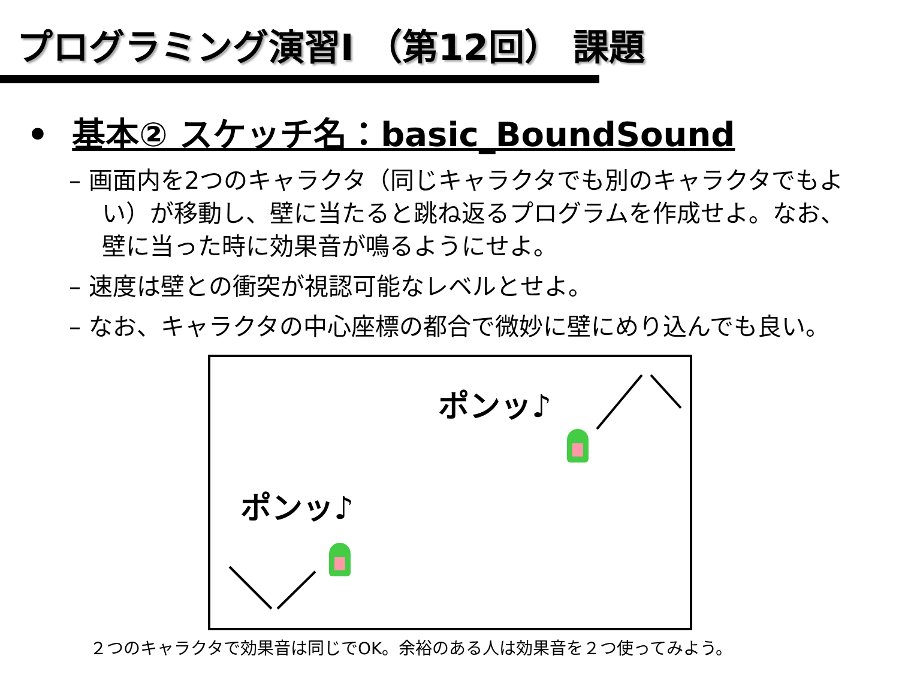プログラミング演習I （第12回） 課題
• 基本② スケッチ名：basic_BoundSound
– 画面内を2つのキャラクタ（同じキャラクタでも別のキャラクタでもよい）が移動し、壁に当たると跳ね返るプログラムを作成せよ。なお、壁に当った時に効果音が鳴るようにせよ。
– 速度は壁との衝突が視認可能なレベルとせよ。
– なお、キャラクタの中心座標の都合で微妙に壁にめり込んでも良い。
ポンッ♪
ポンッ♪
２つのキャラクタで効果音は同じでOK。余裕のある人は効果音を２つ使ってみよう。